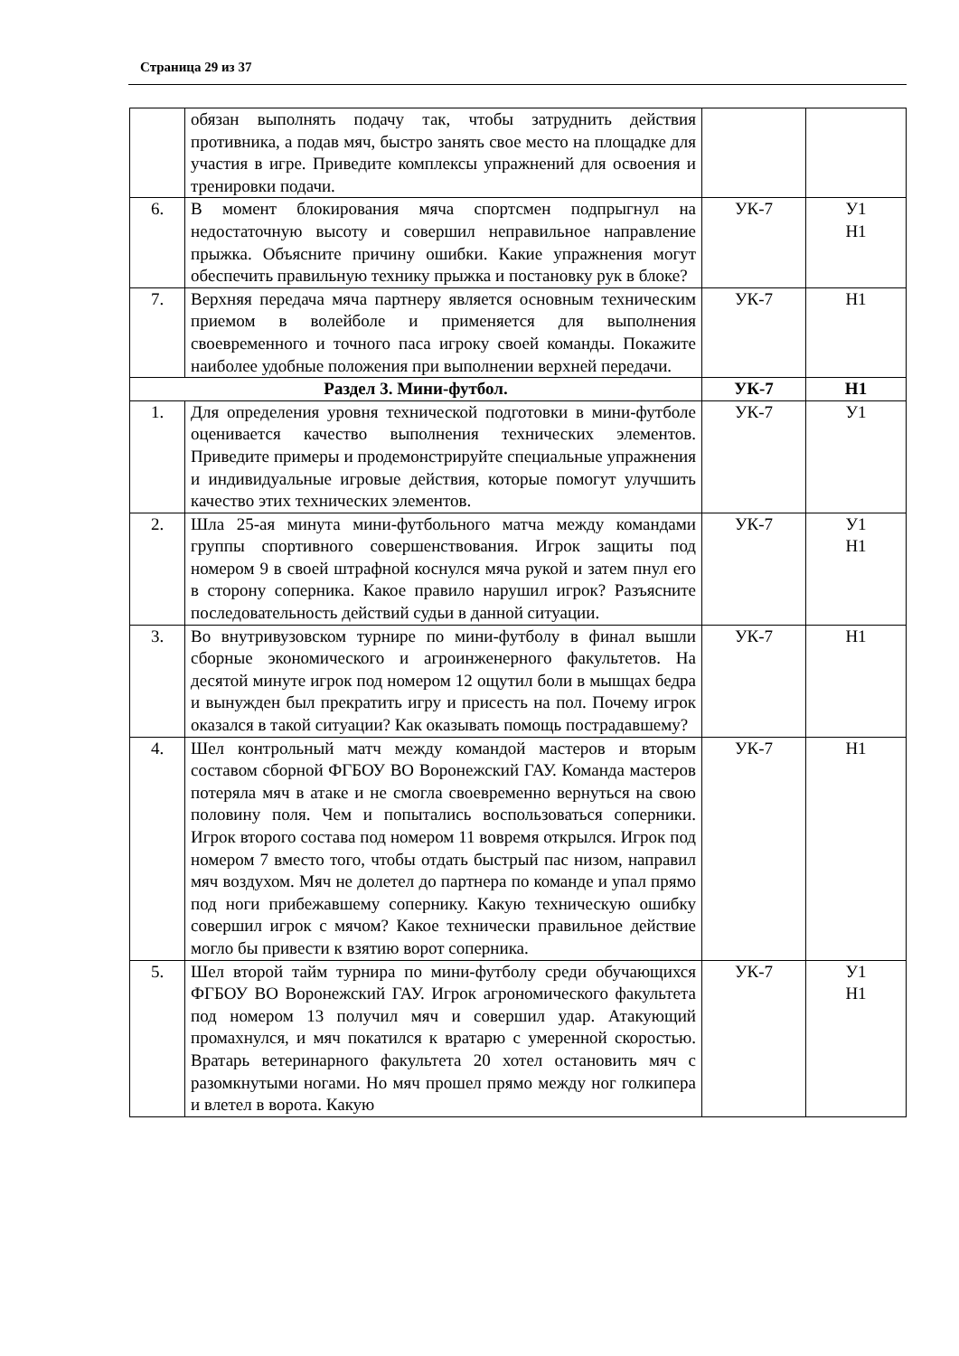Страница 29 из 37
| | обязан выполнять подачу так, чтобы затруднить действия противника, а подав мяч, быстро занять свое место на площадке для участия в игре. Приведите комплексы упражнений для освоения и тренировки подачи. | | |
| 6. | В момент блокирования мяча спортсмен подпрыгнул на недостаточную высоту и совершил неправильное направление прыжка. Объясните причину ошибки. Какие упражнения могут обеспечить правильную технику прыжка и постановку рук в блоке? | УК-7 | У1 Н1 |
| 7. | Верхняя передача мяча партнеру является основным техническим приемом в волейболе и применяется для выполнения своевременного и точного паса игроку своей команды. Покажите наиболее удобные положения при выполнении верхней передачи. | УК-7 | Н1 |
| Раздел 3. Мини-футбол. | | УК-7 | Н1 |
| 1. | Для определения уровня технической подготовки в мини-футболе оценивается качество выполнения технических элементов. Приведите примеры и продемонстрируйте специальные упражнения и индивидуальные игровые действия, которые помогут улучшить качество этих технических элементов. | УК-7 | У1 |
| 2. | Шла 25-ая минута мини-футбольного матча между командами группы спортивного совершенствования. Игрок защиты под номером 9 в своей штрафной коснулся мяча рукой и затем пнул его в сторону соперника. Какое правило нарушил игрок? Разъясните последовательность действий судьи в данной ситуации. | УК-7 | У1 Н1 |
| 3. | Во внутривузовском турнире по мини-футболу в финал вышли сборные экономического и агроинженерного факультетов. На десятой минуте игрок под номером 12 ощутил боли в мышцах бедра и вынужден был прекратить игру и присесть на пол. Почему игрок оказался в такой ситуации? Как оказывать помощь пострадавшему? | УК-7 | Н1 |
| 4. | Шел контрольный матч между командой мастеров и вторым составом сборной ФГБОУ ВО Воронежский ГАУ. Команда мастеров потеряла мяч в атаке и не смогла своевременно вернуться на свою половину поля. Чем и попытались воспользоваться соперники. Игрок второго состава под номером 11 вовремя открылся. Игрок под номером 7 вместо того, чтобы отдать быстрый пас низом, направил мяч воздухом. Мяч не долетел до партнера по команде и упал прямо под ноги прибежавшему сопернику. Какую техническую ошибку совершил игрок с мячом? Какое технически правильное действие могло бы привести к взятию ворот соперника. | УК-7 | Н1 |
| 5. | Шел второй тайм турнира по мини-футболу среди обучающихся ФГБОУ ВО Воронежский ГАУ. Игрок агрономического факультета под номером 13 получил мяч и совершил удар. Атакующий промахнулся, и мяч покатился к вратарю с умеренной скоростью. Вратарь ветеринарного факультета 20 хотел остановить мяч с разомкнутыми ногами. Но мяч прошел прямо между ног голкипера и влетел в ворота. Какую | УК-7 | У1 Н1 |